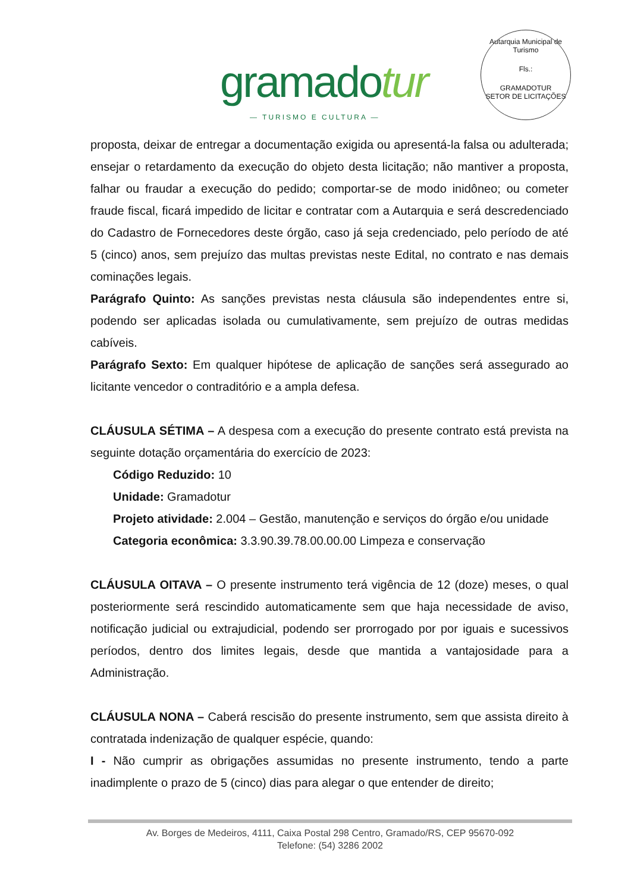gramadotur
— TURISMO E CULTURA —
Autarquia Municipal de Turismo
Fls.:
GRAMADOTUR
SETOR DE LICITAÇÕES
proposta, deixar de entregar a documentação exigida ou apresentá-la falsa ou adulterada; ensejar o retardamento da execução do objeto desta licitação; não mantiver a proposta, falhar ou fraudar a execução do pedido; comportar-se de modo inidôneo; ou cometer fraude fiscal, ficará impedido de licitar e contratar com a Autarquia e será descredenciado do Cadastro de Fornecedores deste órgão, caso já seja credenciado, pelo período de até 5 (cinco) anos, sem prejuízo das multas previstas neste Edital, no contrato e nas demais cominações legais.
Parágrafo Quinto: As sanções previstas nesta cláusula são independentes entre si, podendo ser aplicadas isolada ou cumulativamente, sem prejuízo de outras medidas cabíveis.
Parágrafo Sexto: Em qualquer hipótese de aplicação de sanções será assegurado ao licitante vencedor o contraditório e a ampla defesa.
CLÁUSULA SÉTIMA – A despesa com a execução do presente contrato está prevista na seguinte dotação orçamentária do exercício de 2023:
Código Reduzido: 10
Unidade: Gramadotur
Projeto atividade: 2.004 – Gestão, manutenção e serviços do órgão e/ou unidade
Categoria econômica: 3.3.90.39.78.00.00.00 Limpeza e conservação
CLÁUSULA OITAVA – O presente instrumento terá vigência de 12 (doze) meses, o qual posteriormente será rescindido automaticamente sem que haja necessidade de aviso, notificação judicial ou extrajudicial, podendo ser prorrogado por por iguais e sucessivos períodos, dentro dos limites legais, desde que mantida a vantajosidade para a Administração.
CLÁUSULA NONA – Caberá rescisão do presente instrumento, sem que assista direito à contratada indenização de qualquer espécie, quando:
I - Não cumprir as obrigações assumidas no presente instrumento, tendo a parte inadimplente o prazo de 5 (cinco) dias para alegar o que entender de direito;
Av. Borges de Medeiros, 4111, Caixa Postal 298 Centro, Gramado/RS, CEP 95670-092
Telefone: (54) 3286 2002